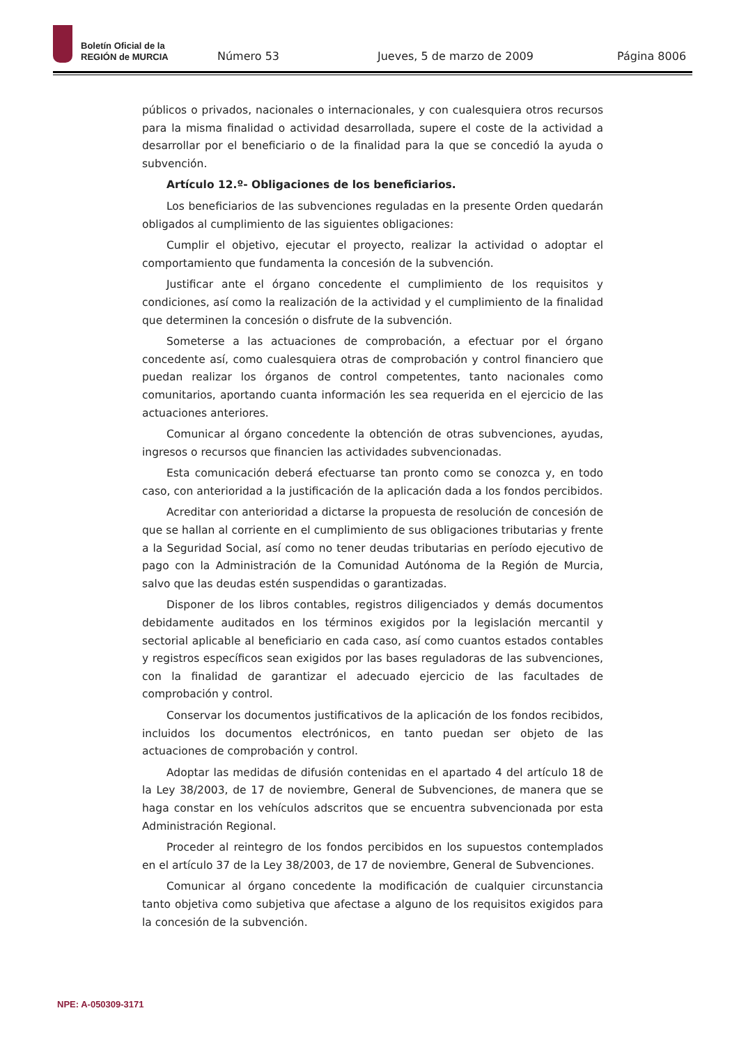Boletín Oficial de la
REGIÓN de MURCIA
Número 53 Jueves, 5 de marzo de 2009 Página 8006
públicos o privados, nacionales o internacionales, y con cualesquiera otros recursos para la misma finalidad o actividad desarrollada, supere el coste de la actividad a desarrollar por el beneficiario o de la finalidad para la que se concedió la ayuda o subvención.
Artículo 12.º- Obligaciones de los beneficiarios.
Los beneficiarios de las subvenciones reguladas en la presente Orden quedarán obligados al cumplimiento de las siguientes obligaciones:
Cumplir el objetivo, ejecutar el proyecto, realizar la actividad o adoptar el comportamiento que fundamenta la concesión de la subvención.
Justificar ante el órgano concedente el cumplimiento de los requisitos y condiciones, así como la realización de la actividad y el cumplimiento de la finalidad que determinen la concesión o disfrute de la subvención.
Someterse a las actuaciones de comprobación, a efectuar por el órgano concedente así, como cualesquiera otras de comprobación y control financiero que puedan realizar los órganos de control competentes, tanto nacionales como comunitarios, aportando cuanta información les sea requerida en el ejercicio de las actuaciones anteriores.
Comunicar al órgano concedente la obtención de otras subvenciones, ayudas, ingresos o recursos que financien las actividades subvencionadas.
Esta comunicación deberá efectuarse tan pronto como se conozca y, en todo caso, con anterioridad a la justificación de la aplicación dada a los fondos percibidos.
Acreditar con anterioridad a dictarse la propuesta de resolución de concesión de que se hallan al corriente en el cumplimiento de sus obligaciones tributarias y frente a la Seguridad Social, así como no tener deudas tributarias en período ejecutivo de pago con la Administración de la Comunidad Autónoma de la Región de Murcia, salvo que las deudas estén suspendidas o garantizadas.
Disponer de los libros contables, registros diligenciados y demás documentos debidamente auditados en los términos exigidos por la legislación mercantil y sectorial aplicable al beneficiario en cada caso, así como cuantos estados contables y registros específicos sean exigidos por las bases reguladoras de las subvenciones, con la finalidad de garantizar el adecuado ejercicio de las facultades de comprobación y control.
Conservar los documentos justificativos de la aplicación de los fondos recibidos, incluidos los documentos electrónicos, en tanto puedan ser objeto de las actuaciones de comprobación y control.
Adoptar las medidas de difusión contenidas en el apartado 4 del artículo 18 de la Ley 38/2003, de 17 de noviembre, General de Subvenciones, de manera que se haga constar en los vehículos adscritos que se encuentra subvencionada por esta Administración Regional.
Proceder al reintegro de los fondos percibidos en los supuestos contemplados en el artículo 37 de la Ley 38/2003, de 17 de noviembre, General de Subvenciones.
Comunicar al órgano concedente la modificación de cualquier circunstancia tanto objetiva como subjetiva que afectase a alguno de los requisitos exigidos para la concesión de la subvención.
NPE: A-050309-3171